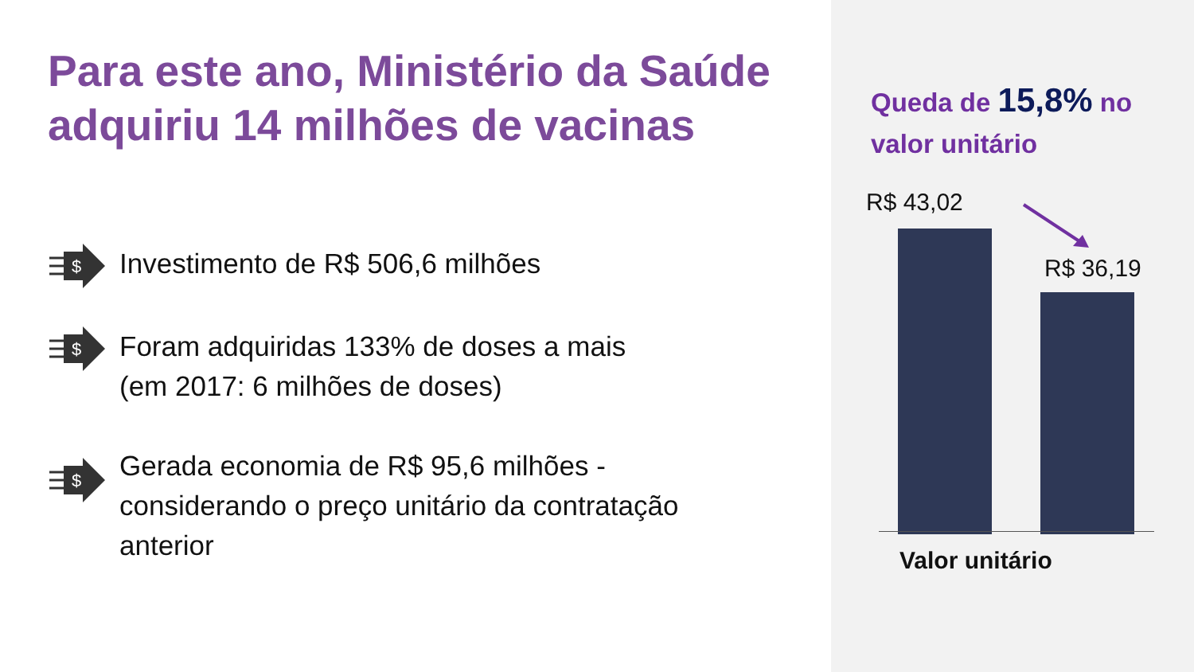Para este ano, Ministério da Saúde adquiriu 14 milhões de vacinas
$
Investimento de R$ 506,6 milhões
$
Foram adquiridas 133% de doses a mais
(em 2017: 6 milhões de doses)
$
Gerada economia de R$ 95,6 milhões -
considerando o preço unitário da contratação
anterior
Queda de 15,8% no
valor unitário
R$ 43,02
R$ 36,19
Valor unitário